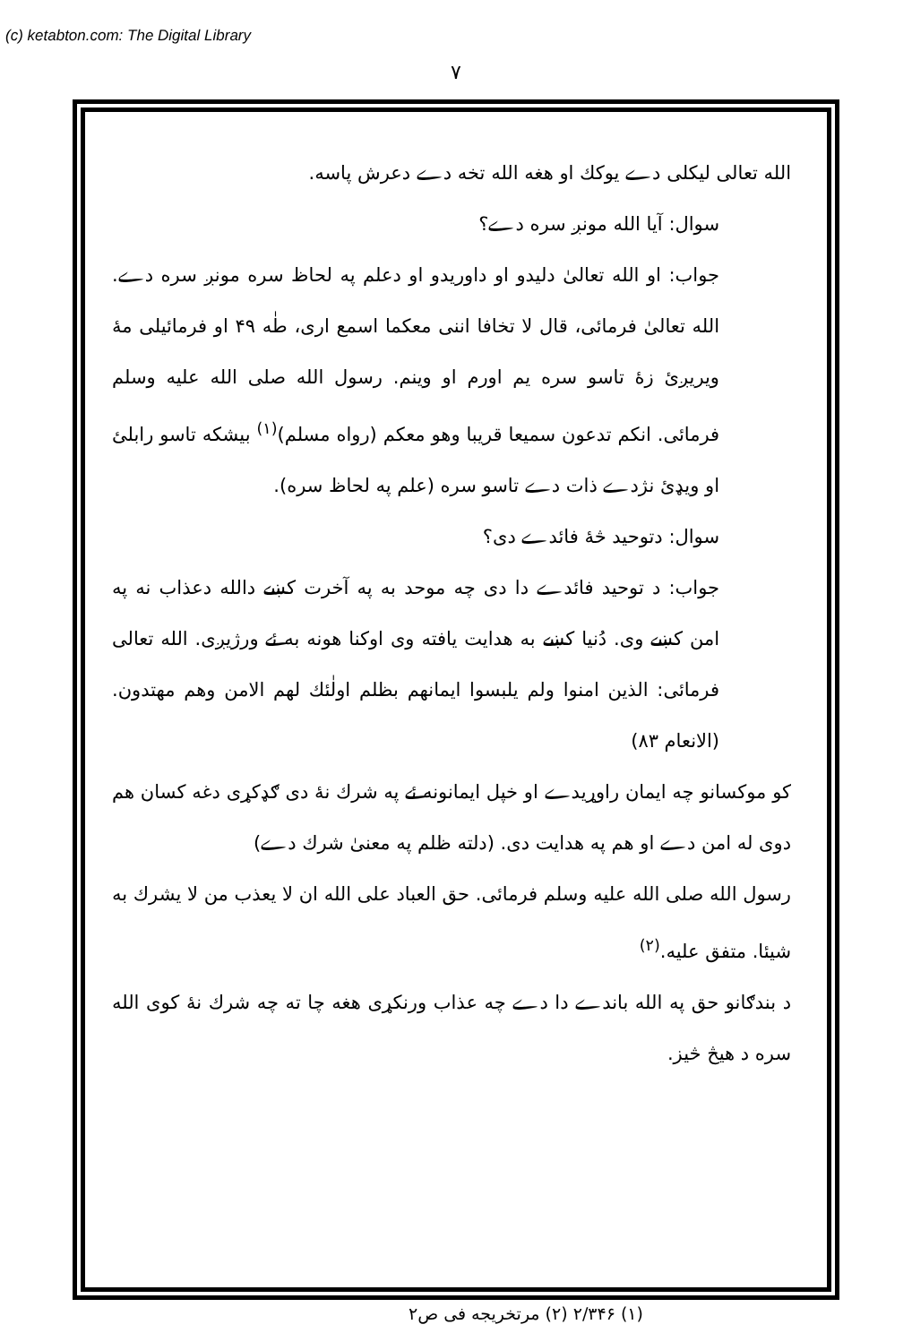(c) ketabton.com: The Digital Library
۷
الله تعالی لیکلی دے یوکك او هغه الله تخه دے دعرش پاسه.
سوال: آیا الله مونږ سره دے؟
جواب: او الله تعالیٰ دلیدو او داوریدو او دعلم په لحاظ سره مونږ سره دے. الله تعالیٰ فرمائی، قال لا تخافا اننی معکما اسمع اری، طٰه ۴۹ او فرمائیلی مهٔ ویریږئ زهٔ تاسو سره یم اورم او وینم. رسول الله صلی الله علیه وسلم فرمائی. انکم تدعون سمیعا قریبا وهو معکم (رواه مسلم)<sup>(۱)</sup> بیشکه تاسو رابلئ او ویډئ نژدے ذات دے تاسو سره (علم په لحاظ سره).
سوال: دتوحید څهٔ فائدے دی؟
جواب: د توحید فائدے دا دی چه موحد به په آخرت کښے دالله دعذاب نه په امن کښے وی. دُنیا کښے به هدایت یافته وی اوکنا هونه به ئے ورژیږی. الله تعالی فرمائی: الذین امنوا ولم یلبسوا ایمانهم بظلم اولٰئك لهم الامن وهم مهتدون. (الانعام ۸۳)
کو موکسانو چه ایمان راوړیدے او خپل ایمانونه ئے په شرك نهٔ دی ګډکړی دغه کسان هم دوی له امن دے او هم په هدایت دی. (دلته ظلم په معنیٰ شرك دے)
رسول الله صلی الله علیه وسلم فرمائی. حق العباد علی الله ان لا یعذب من لا یشرك به شیئا. متفق علیه.<sup>(۲)</sup>
د بندګانو حق په الله باندے دا دے چه عذاب ورنکړی هغه چا ته چه شرك نهٔ کوی الله سره د هیڅ څیز.
(۱) ۲/۳۴۶ (۲) مرتخریجه فی ص۲